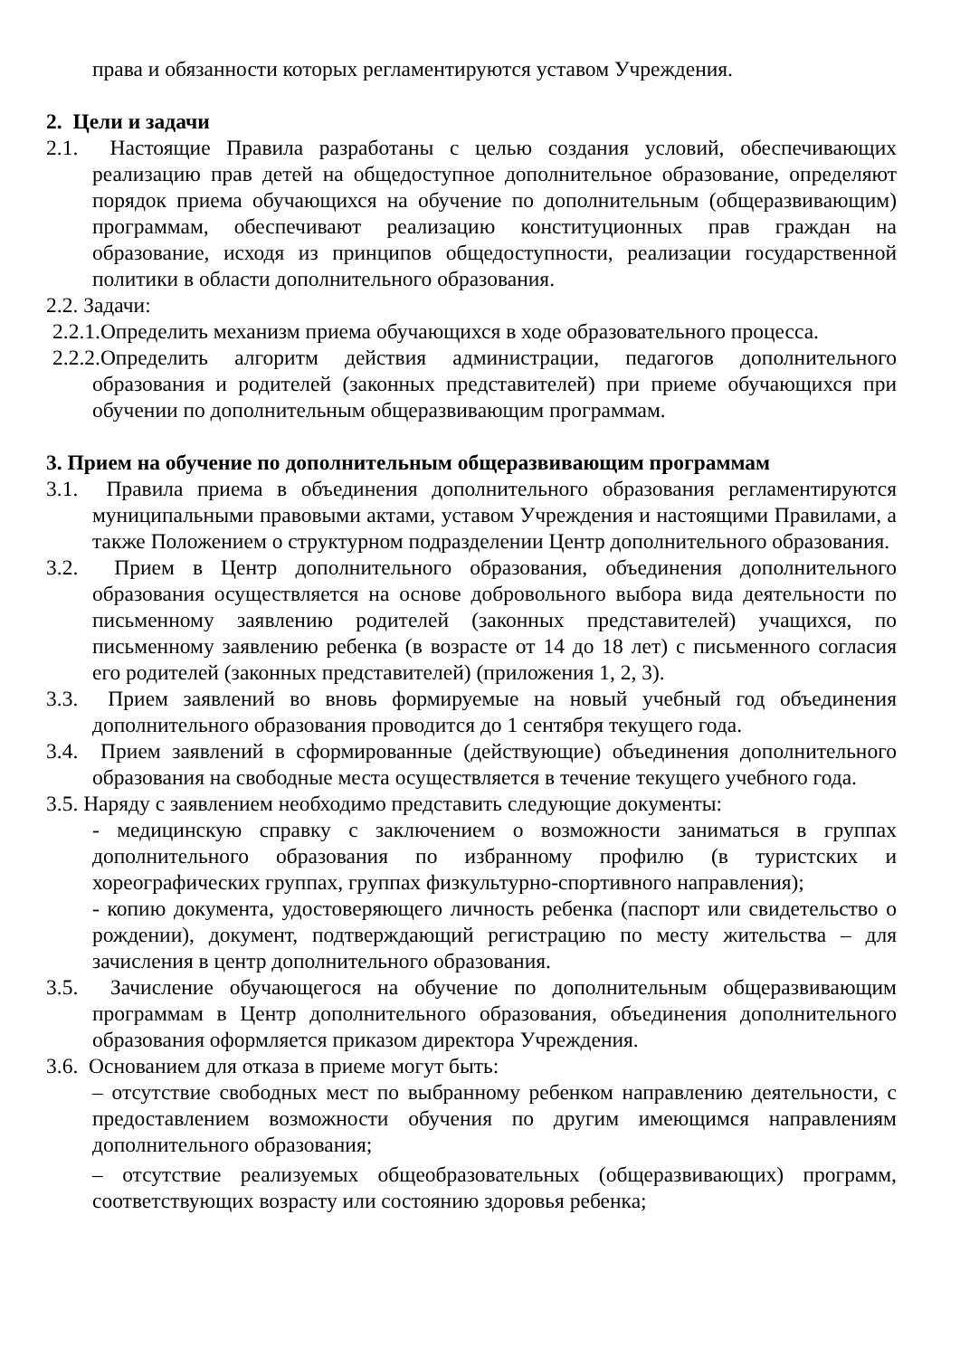права и обязанности которых регламентируются уставом Учреждения.
2. Цели и задачи
2.1. Настоящие Правила разработаны с целью создания условий, обеспечивающих реализацию прав детей на общедоступное дополнительное образование, определяют порядок приема обучающихся на обучение по дополнительным (общеразвивающим) программам, обеспечивают реализацию конституционных прав граждан на образование, исходя из принципов общедоступности, реализации государственной политики в области дополнительного образования.
2.2. Задачи:
2.2.1.Определить механизм приема обучающихся в ходе образовательного процесса.
2.2.2.Определить алгоритм действия администрации, педагогов дополнительного образования и родителей (законных представителей) при приеме обучающихся при обучении по дополнительным общеразвивающим программам.
3. Прием на обучение по дополнительным общеразвивающим программам
3.1. Правила приема в объединения дополнительного образования регламентируются муниципальными правовыми актами, уставом Учреждения и настоящими Правилами, а также Положением о структурном подразделении Центр дополнительного образования.
3.2. Прием в Центр дополнительного образования, объединения дополнительного образования осуществляется на основе добровольного выбора вида деятельности по письменному заявлению родителей (законных представителей) учащихся, по письменному заявлению ребенка (в возрасте от 14 до 18 лет) с письменного согласия его родителей (законных представителей) (приложения 1, 2, 3).
3.3. Прием заявлений во вновь формируемые на новый учебный год объединения дополнительного образования проводится до 1 сентября текущего года.
3.4. Прием заявлений в сформированные (действующие) объединения дополнительного образования на свободные места осуществляется в течение текущего учебного года.
3.5. Наряду с заявлением необходимо представить следующие документы:
- медицинскую справку с заключением о возможности заниматься в группах дополнительного образования по избранному профилю (в туристских и хореографических группах, группах физкультурно-спортивного направления);
- копию документа, удостоверяющего личность ребенка (паспорт или свидетельство о рождении), документ, подтверждающий регистрацию по месту жительства – для зачисления в центр дополнительного образования.
3.5. Зачисление обучающегося на обучение по дополнительным общеразвивающим программам в Центр дополнительного образования, объединения дополнительного образования оформляется приказом директора Учреждения.
3.6. Основанием для отказа в приеме могут быть:
– отсутствие свободных мест по выбранному ребенком направлению деятельности, с предоставлением возможности обучения по другим имеющимся направлениям дополнительного образования;
– отсутствие реализуемых общеобразовательных (общеразвивающих) программ, соответствующих возрасту или состоянию здоровья ребенка;